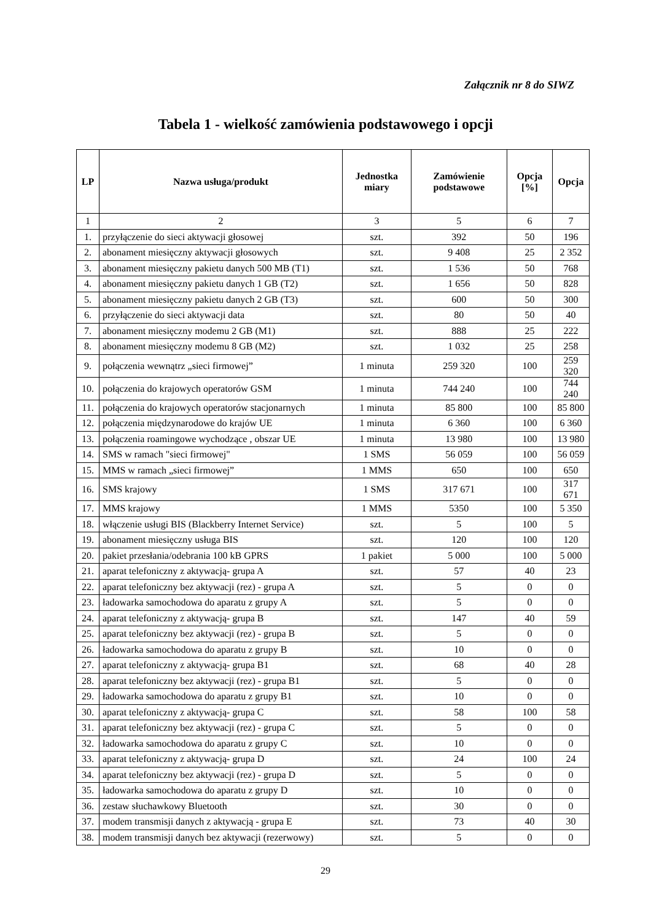Załącznik nr 8 do SIWZ
Tabela 1 - wielkość zamówienia podstawowego i opcji
| LP | Nazwa usługa/produkt | Jednostka miary | Zamówienie podstawowe | Opcja [%] | Opcja |
| --- | --- | --- | --- | --- | --- |
| 1 | 2 | 3 | 5 | 6 | 7 |
| 1. | przyłączenie do sieci aktywacji głosowej | szt. | 392 | 50 | 196 |
| 2. | abonament miesięczny aktywacji głosowych | szt. | 9 408 | 25 | 2 352 |
| 3. | abonament miesięczny pakietu danych 500 MB (T1) | szt. | 1 536 | 50 | 768 |
| 4. | abonament miesięczny pakietu danych 1 GB (T2) | szt. | 1 656 | 50 | 828 |
| 5. | abonament miesięczny pakietu danych 2 GB (T3) | szt. | 600 | 50 | 300 |
| 6. | przyłączenie do sieci aktywacji data | szt. | 80 | 50 | 40 |
| 7. | abonament miesięczny modemu 2 GB (M1) | szt. | 888 | 25 | 222 |
| 8. | abonament miesięczny modemu 8 GB (M2) | szt. | 1 032 | 25 | 258 |
| 9. | połączenia wewnątrz „sieci firmowej” | 1 minuta | 259 320 | 100 | 259 320 |
| 10. | połączenia do krajowych operatorów GSM | 1 minuta | 744 240 | 100 | 744 240 |
| 11. | połączenia do krajowych operatorów stacjonarnych | 1 minuta | 85 800 | 100 | 85 800 |
| 12. | połączenia międzynarodowe do krajów UE | 1 minuta | 6 360 | 100 | 6 360 |
| 13. | połączenia roamingowe wychodzące , obszar UE | 1 minuta | 13 980 | 100 | 13 980 |
| 14. | SMS w ramach "sieci firmowej" | 1 SMS | 56 059 | 100 | 56 059 |
| 15. | MMS w ramach „sieci firmowej” | 1 MMS | 650 | 100 | 650 |
| 16. | SMS krajowy | 1 SMS | 317 671 | 100 | 317 671 |
| 17. | MMS krajowy | 1 MMS | 5350 | 100 | 5 350 |
| 18. | włączenie usługi BIS (Blackberry Internet Service) | szt. | 5 | 100 | 5 |
| 19. | abonament miesięczny usługa BIS | szt. | 120 | 100 | 120 |
| 20. | pakiet przesłania/odebrania 100 kB GPRS | 1 pakiet | 5 000 | 100 | 5 000 |
| 21. | aparat telefoniczny z aktywacją- grupa A | szt. | 57 | 40 | 23 |
| 22. | aparat telefoniczny bez aktywacji (rez) - grupa A | szt. | 5 | 0 | 0 |
| 23. | ładowarka samochodowa do aparatu z grupy A | szt. | 5 | 0 | 0 |
| 24. | aparat telefoniczny z aktywacją- grupa B | szt. | 147 | 40 | 59 |
| 25. | aparat telefoniczny bez aktywacji (rez) - grupa B | szt. | 5 | 0 | 0 |
| 26. | ładowarka samochodowa do aparatu z grupy B | szt. | 10 | 0 | 0 |
| 27. | aparat telefoniczny z aktywacją- grupa B1 | szt. | 68 | 40 | 28 |
| 28. | aparat telefoniczny bez aktywacji (rez) - grupa B1 | szt. | 5 | 0 | 0 |
| 29. | ładowarka samochodowa do aparatu z grupy B1 | szt. | 10 | 0 | 0 |
| 30. | aparat telefoniczny z aktywacją- grupa C | szt. | 58 | 100 | 58 |
| 31. | aparat telefoniczny bez aktywacji (rez) - grupa C | szt. | 5 | 0 | 0 |
| 32. | ładowarka samochodowa do aparatu z grupy C | szt. | 10 | 0 | 0 |
| 33. | aparat telefoniczny z aktywacją- grupa D | szt. | 24 | 100 | 24 |
| 34. | aparat telefoniczny bez aktywacji (rez) - grupa D | szt. | 5 | 0 | 0 |
| 35. | ładowarka samochodowa do aparatu z grupy D | szt. | 10 | 0 | 0 |
| 36. | zestaw słuchawkowy Bluetooth | szt. | 30 | 0 | 0 |
| 37. | modem transmisji danych z aktywacją - grupa E | szt. | 73 | 40 | 30 |
| 38. | modem transmisji danych bez aktywacji (rezerwowy) | szt. | 5 | 0 | 0 |
29